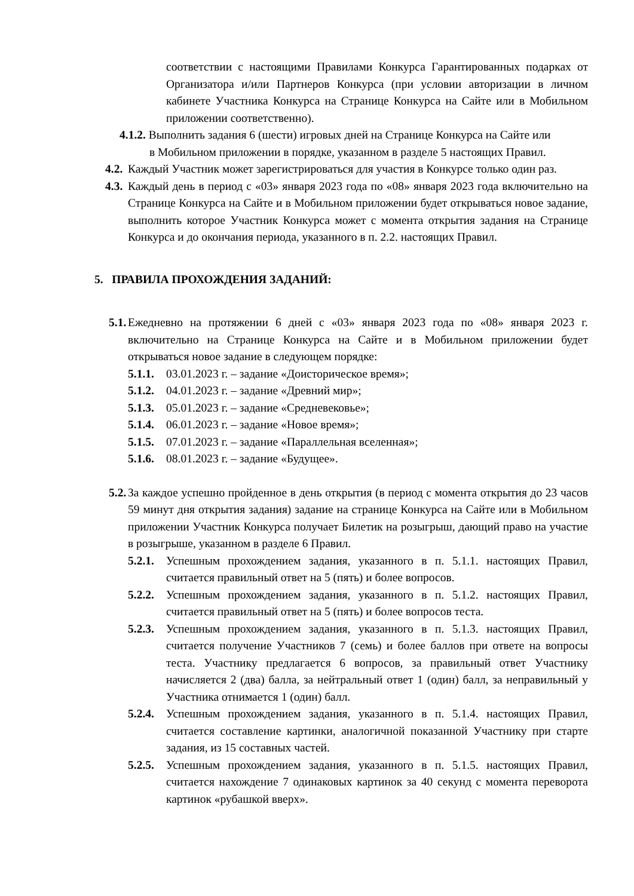соответствии с настоящими Правилами Конкурса Гарантированных подарках от Организатора и/или Партнеров Конкурса (при условии авторизации в личном кабинете Участника Конкурса на Странице Конкурса на Сайте или в Мобильном приложении соответственно).
4.1.2. Выполнить задания 6 (шести) игровых дней на Странице Конкурса на Сайте или
в Мобильном приложении в порядке, указанном в разделе 5 настоящих Правил.
4.2. Каждый Участник может зарегистрироваться для участия в Конкурсе только один раз.
4.3. Каждый день в период с «03» января 2023 года по «08» января 2023 года включительно на Странице Конкурса на Сайте и в Мобильном приложении будет открываться новое задание, выполнить которое Участник Конкурса может с момента открытия задания на Странице Конкурса и до окончания периода, указанного в п. 2.2. настоящих Правил.
5. ПРАВИЛА ПРОХОЖДЕНИЯ ЗАДАНИЙ:
5.1. Ежедневно на протяжении 6 дней с «03» января 2023 года по «08» января 2023 г. включительно на Странице Конкурса на Сайте и в Мобильном приложении будет открываться новое задание в следующем порядке:
5.1.1. 03.01.2023 г. – задание «Доисторическое время»;
5.1.2. 04.01.2023 г. – задание «Древний мир»;
5.1.3. 05.01.2023 г. – задание «Средневековье»;
5.1.4. 06.01.2023 г. – задание «Новое время»;
5.1.5. 07.01.2023 г. – задание «Параллельная вселенная»;
5.1.6. 08.01.2023 г. – задание «Будущее».
5.2. За каждое успешно пройденное в день открытия (в период с момента открытия до 23 часов 59 минут дня открытия задания) задание на странице Конкурса на Сайте или в Мобильном приложении Участник Конкурса получает Билетик на розыгрыш, дающий право на участие в розыгрыше, указанном в разделе 6 Правил.
5.2.1. Успешным прохождением задания, указанного в п. 5.1.1. настоящих Правил, считается правильный ответ на 5 (пять) и более вопросов.
5.2.2. Успешным прохождением задания, указанного в п. 5.1.2. настоящих Правил, считается правильный ответ на 5 (пять) и более вопросов теста.
5.2.3. Успешным прохождением задания, указанного в п. 5.1.3. настоящих Правил, считается получение Участников 7 (семь) и более баллов при ответе на вопросы теста. Участнику предлагается 6 вопросов, за правильный ответ Участнику начисляется 2 (два) балла, за нейтральный ответ 1 (один) балл, за неправильный у Участника отнимается 1 (один) балл.
5.2.4. Успешным прохождением задания, указанного в п. 5.1.4. настоящих Правил, считается составление картинки, аналогичной показанной Участнику при старте задания, из 15 составных частей.
5.2.5. Успешным прохождением задания, указанного в п. 5.1.5. настоящих Правил, считается нахождение 7 одинаковых картинок за 40 секунд с момента переворота картинок «рубашкой вверх».